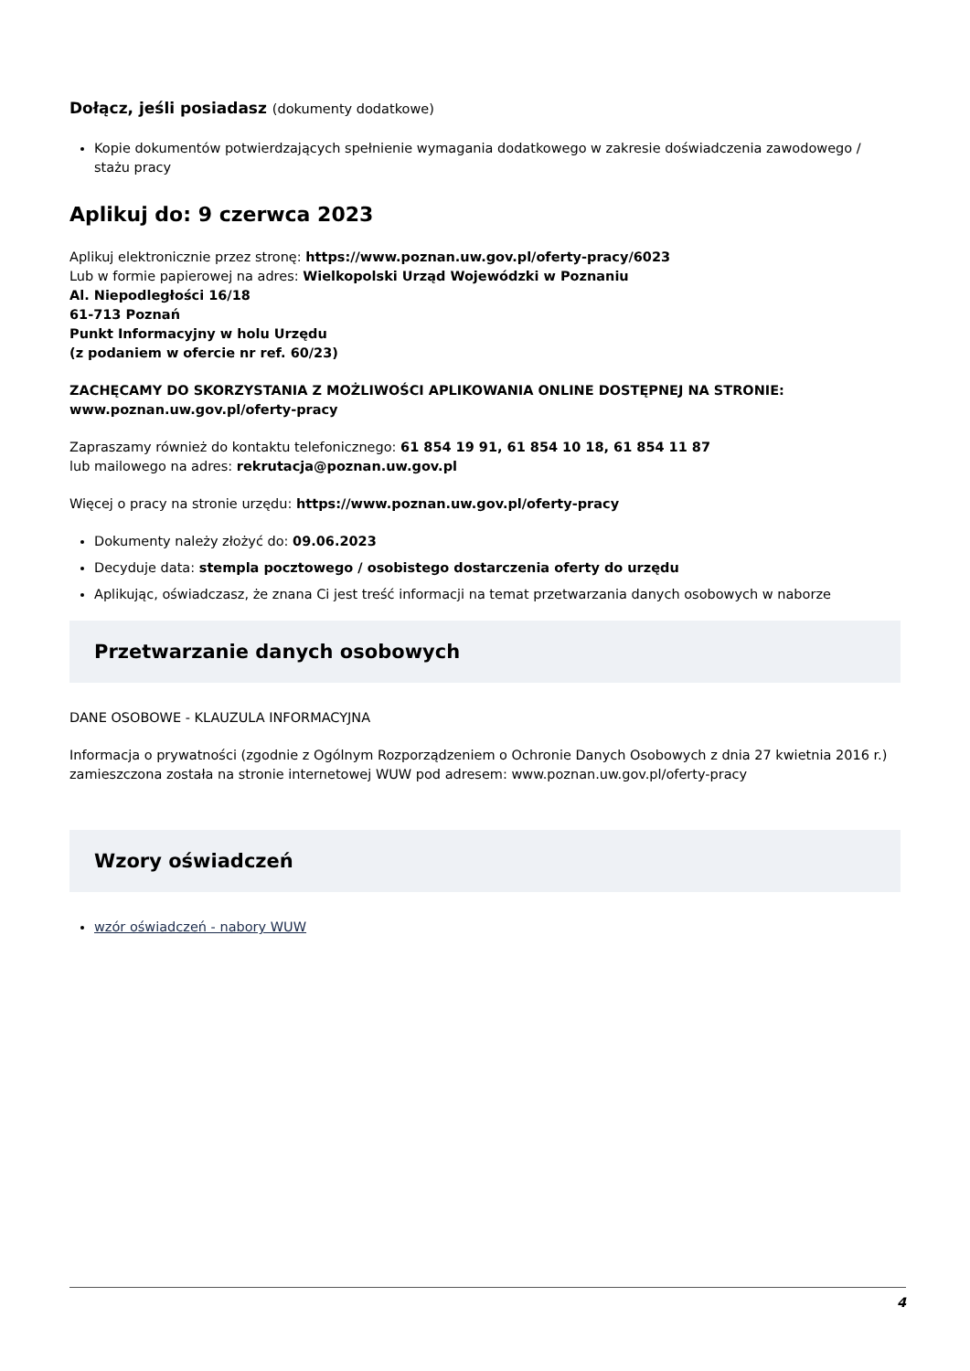Dołącz, jeśli posiadasz (dokumenty dodatkowe)
Kopie dokumentów potwierdzających spełnienie wymagania dodatkowego w zakresie doświadczenia zawodowego / stażu pracy
Aplikuj do: 9 czerwca 2023
Aplikuj elektronicznie przez stronę: https://www.poznan.uw.gov.pl/oferty-pracy/6023
Lub w formie papierowej na adres: Wielkopolski Urząd Wojewódzki w Poznaniu
Al. Niepodległości 16/18
61-713 Poznań
Punkt Informacyjny w holu Urzędu
(z podaniem w ofercie nr ref. 60/23)
ZACHĘCAMY DO SKORZYSTANIA Z MOŻLIWOŚCI APLIKOWANIA ONLINE DOSTĘPNEJ NA STRONIE:
www.poznan.uw.gov.pl/oferty-pracy
Zapraszamy również do kontaktu telefonicznego: 61 854 19 91, 61 854 10 18, 61 854 11 87
lub mailowego na adres: rekrutacja@poznan.uw.gov.pl
Więcej o pracy na stronie urzędu: https://www.poznan.uw.gov.pl/oferty-pracy
Dokumenty należy złożyć do: 09.06.2023
Decyduje data: stempla pocztowego / osobistego dostarczenia oferty do urzędu
Aplikując, oświadczasz, że znana Ci jest treść informacji na temat przetwarzania danych osobowych w naborze
Przetwarzanie danych osobowych
DANE OSOBOWE - KLAUZULA INFORMACYJNA
Informacja o prywatności (zgodnie z Ogólnym Rozporządzeniem o Ochronie Danych Osobowych z dnia 27 kwietnia 2016 r.) zamieszczona została na stronie internetowej WUW pod adresem: www.poznan.uw.gov.pl/oferty-pracy
Wzory oświadczeń
wzór oświadczeń - nabory WUW
4